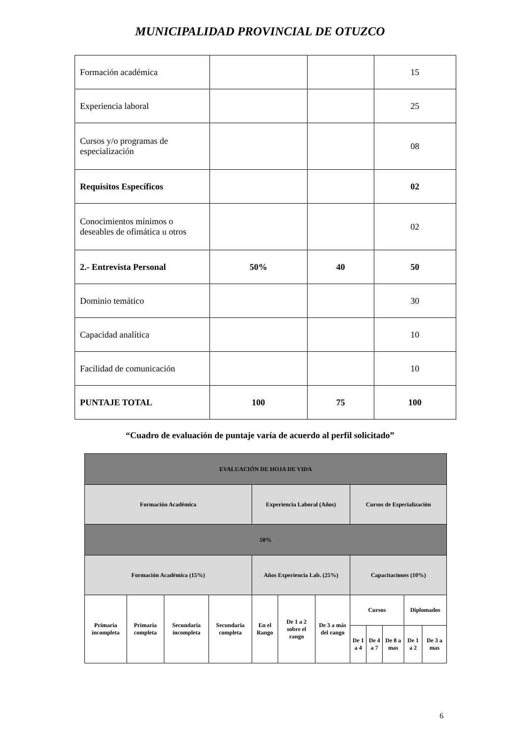MUNICIPALIDAD PROVINCIAL DE OTUZCO
| Formación académica | | | 15 |
| Experiencia laboral | | | 25 |
| Cursos y/o programas de especialización | | | 08 |
| Requisitos Específicos | | | 02 |
| Conocimientos mínimos o deseables de ofimática u otros | | | 02 |
| 2.- Entrevista Personal | 50% | 40 | 50 |
| Dominio temático | | | 30 |
| Capacidad analítica | | | 10 |
| Facilidad de comunicación | | | 10 |
| PUNTAJE TOTAL | 100 | 75 | 100 |
“Cuadro de evaluación de puntaje varía de acuerdo al perfil solicitado”
| EVALUACIÓN DE HOJA DE VIDA | | | | | | | | | | | |
| Formación Académica | | | | Experiencia Laboral (Años) | | | Cursos de Especialización | | | | |
| 50% | | | | | | | | | | | |
| Formación Académica (15%) | | | | Años Experiencia Lab. (25%) | | | Capacitaciones (10%) | | | | |
| Primaria incompleta | Primaria completa | Secundaria incompleta | Secundaria completa | En el Rango | De 1 a 2 sobre el rango | De 3 a más del rango | Cursos | | | Diplomados | |
| | | | | | | | De 1 a 4 | De 4 a 7 | De 8 a mas | De 1 a 2 | De 3 a mas |
6